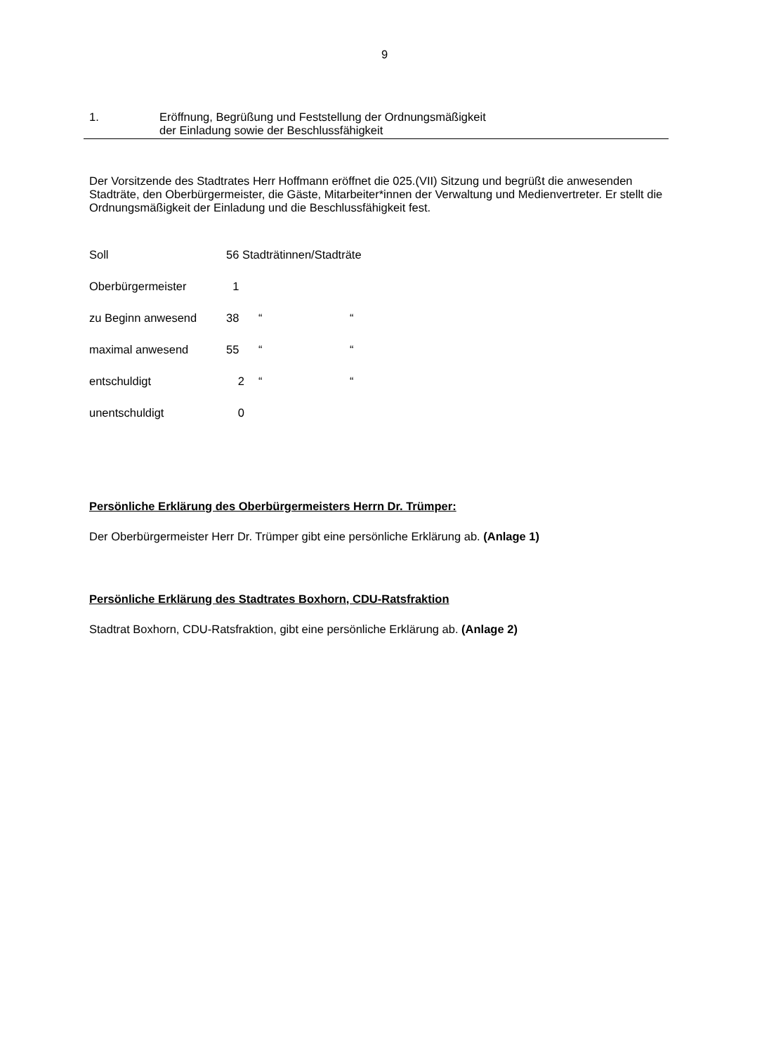9
1. Eröffnung, Begrüßung und Feststellung der Ordnungsmäßigkeit
der Einladung sowie der Beschlussfähigkeit
Der Vorsitzende des Stadtrates Herr Hoffmann eröffnet die 025.(VII) Sitzung und begrüßt die anwesenden Stadträte, den Oberbürgermeister, die Gäste, Mitarbeiter*innen der Verwaltung und Medienvertreter. Er stellt die Ordnungsmäßigkeit der Einladung und die Beschlussfähigkeit fest.
| Soll | 56 Stadträtinnen/Stadträte | | |
| Oberbürgermeister | 1 | | |
| zu Beginn anwesend | 38 | “ | “ |
| maximal anwesend | 55 | “ | “ |
| entschuldigt | 2 | “ | “ |
| unentschuldigt | 0 | | |
Persönliche Erklärung des Oberbürgermeisters Herrn Dr. Trümper:
Der Oberbürgermeister Herr Dr. Trümper gibt eine persönliche Erklärung ab. (Anlage 1)
Persönliche Erklärung des Stadtrates Boxhorn, CDU-Ratsfraktion
Stadtrat Boxhorn, CDU-Ratsfraktion, gibt eine persönliche Erklärung ab. (Anlage 2)